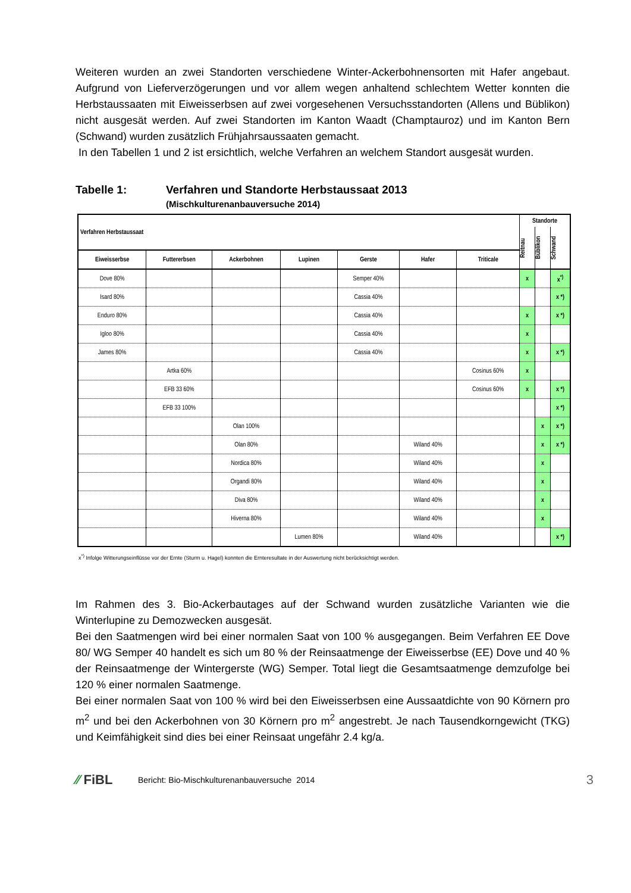Weiteren wurden an zwei Standorten verschiedene Winter-Ackerbohnensorten mit Hafer angebaut. Aufgrund von Lieferverzögerungen und vor allem wegen anhaltend schlechtem Wetter konnten die Herbstaussaaten mit Eiweisserbsen auf zwei vorgesehenen Versuchsstandorten (Allens und Büblikon) nicht ausgesät werden. Auf zwei Standorten im Kanton Waadt (Champtauroz) und im Kanton Bern (Schwand) wurden zusätzlich Frühjahrsaussaaten gemacht.
In den Tabellen 1 und 2 ist ersichtlich, welche Verfahren an welchem Standort ausgesät wurden.
Tabelle 1: Verfahren und Standorte Herbstaussaat 2013
(Mischkulturenanbauversuche 2014)
| Verfahren Herbstaussaat | | | | | | | Standorte | | |
| --- | --- | --- | --- | --- | --- | --- | --- | --- | --- |
| | | | | | | | Reitnau | Büblikon | Schwand |
| Eiweisserbse | Futtererbsen | Ackerbohnen | Lupinen | Gerste | Hafer | Triticale | | | |
| Dove 80% | | | | Semper 40% | | | x | | x<sup>*)</sup> |
| Isard 80% | | | | Cassia 40% | | | | | x *) |
| Enduro 80% | | | | Cassia 40% | | | x | | x *) |
| Igloo 80% | | | | Cassia 40% | | | x | | |
| James 80% | | | | Cassia 40% | | | x | | x *) |
| | Artka 60% | | | | | Cosinus 60% | x | | |
| | EFB 33 60% | | | | | Cosinus 60% | x | | x *) |
| | EFB 33 100% | | | | | | | | x *) |
| | | Olan 100% | | | | | | x | x *) |
| | | Olan 80% | | | Wiland 40% | | | x | x *) |
| | | Nordica 80% | | | Wiland 40% | | | x | |
| | | Organdi 80% | | | Wiland 40% | | | x | |
| | | Diva 80% | | | Wiland 40% | | | x | |
| | | Hiverna 80% | | | Wiland 40% | | | x | |
| | | | Lumen 80% | | Wiland 40% | | | | x *) |
x<sup>*)</sup> Infolge Witterungseinflüsse vor der Ernte (Sturm u. Hagel) konnten die Ernteresultate in der Auswertung nicht berücksichtigt werden.
Im Rahmen des 3. Bio-Ackerbautages auf der Schwand wurden zusätzliche Varianten wie die Winterlupine zu Demozwecken ausgesät.
Bei den Saatmengen wird bei einer normalen Saat von 100 % ausgegangen. Beim Verfahren EE Dove 80/ WG Semper 40 handelt es sich um 80 % der Reinsaatmenge der Eiweisserbse (EE) Dove und 40 % der Reinsaatmenge der Wintergerste (WG) Semper. Total liegt die Gesamtsaatmenge demzufolge bei 120 % einer normalen Saatmenge.
Bei einer normalen Saat von 100 % wird bei den Eiweisserbsen eine Aussaatdichte von 90 Körnern pro m<sup>2</sup> und bei den Ackerbohnen von 30 Körnern pro m<sup>2</sup> angestrebt. Je nach Tausendkorngewicht (TKG) und Keimfähigkeit sind dies bei einer Reinsaat ungefähr 2.4 kg/a.
∕∕ FiBL
Bericht: Bio-Mischkulturenanbauversuche 2014
3